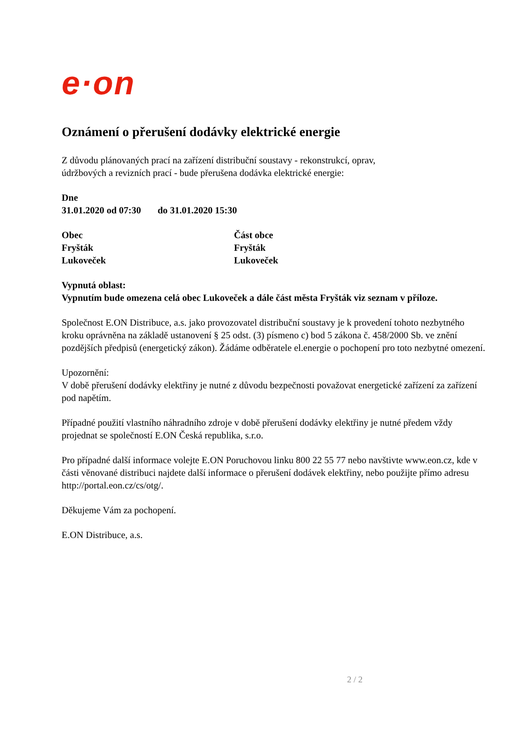e·on
Oznámení o přerušení dodávky elektrické energie
Z důvodu plánovaných prací na zařízení distribuční soustavy - rekonstrukcí, oprav,
údržbových a revizních prací - bude přerušena dodávka elektrické energie:
Dne
31.01.2020 od 07:30 do 31.01.2020 15:30
Obec
Fryšták
Lukoveček
Část obce
Fryšták
Lukoveček
Vypnutá oblast:
Vypnutím bude omezena celá obec Lukoveček a dále část města Fryšták viz seznam v příloze.
Společnost E.ON Distribuce, a.s. jako provozovatel distribuční soustavy je k provedení tohoto nezbytného kroku oprávněna na základě ustanovení § 25 odst. (3) písmeno c) bod 5 zákona č. 458/2000 Sb. ve znění pozdějších předpisů (energetický zákon). Žádáme odběratele el.energie o pochopení pro toto nezbytné omezení.
Upozornění:
V době přerušení dodávky elektřiny je nutné z důvodu bezpečnosti považovat energetické zařízení za zařízení pod napětím.
Případné použití vlastního náhradního zdroje v době přerušení dodávky elektřiny je nutné předem vždy projednat se společností E.ON Česká republika, s.r.o.
Pro případné další informace volejte E.ON Poruchovou linku 800 22 55 77 nebo navštivte www.eon.cz, kde v části věnované distribuci najdete další informace o přerušení dodávek elektřiny, nebo použijte přímo adresu http://portal.eon.cz/cs/otg/.
Děkujeme Vám za pochopení.
E.ON Distribuce, a.s.
2 / 2